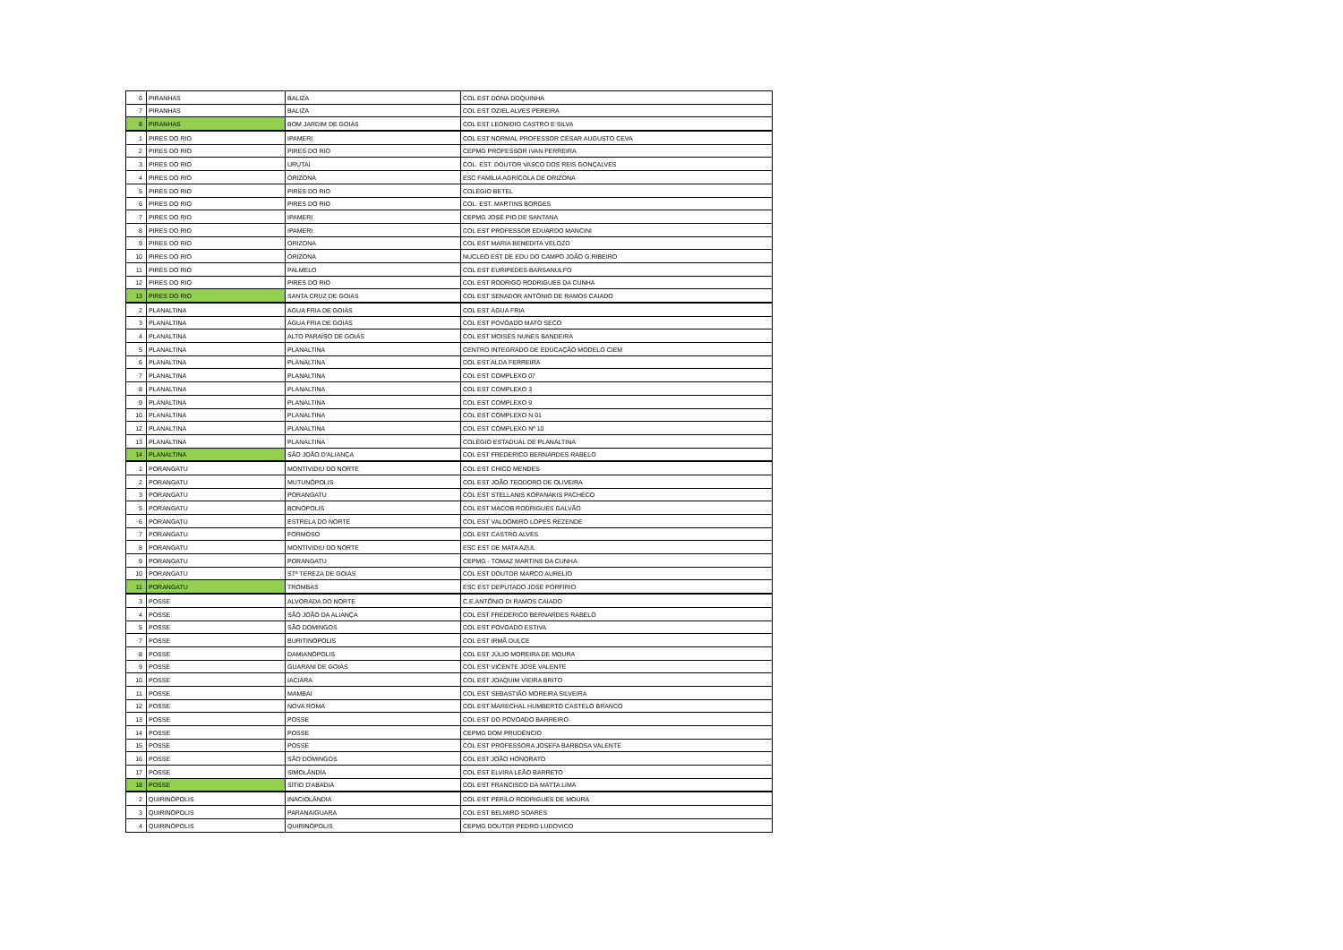| 6 | PIRANHAS | BALIZA | COL EST DONA DOQUINHA |
| 7 | PIRANHAS | BALIZA | COL EST OZIEL ALVES PEREIRA |
| 8 | PIRANHAS | BOM JARDIM DE GOIÁS | COL EST LEONIDIO CASTRO E SILVA |
| 1 | PIRES DO RIO | IPAMERI | COL EST NORMAL PROFESSOR CÉSAR AUGUSTO CEVA |
| 2 | PIRES DO RIO | PIRES DO RIO | CEPMG PROFESSOR IVAN FERREIRA |
| 3 | PIRES DO RIO | URUTAÍ | COL. EST. DOUTOR VASCO DOS REIS GONÇALVES |
| 4 | PIRES DO RIO | ORIZONA | ESC FAMÍLIA AGRÍCOLA DE ORIZONA |
| 5 | PIRES DO RIO | PIRES DO RIO | COLÉGIO BETEL |
| 6 | PIRES DO RIO | PIRES DO RIO | COL. EST. MARTINS BORGES |
| 7 | PIRES DO RIO | IPAMERI | CEPMG JOSÉ PIO DE SANTANA |
| 8 | PIRES DO RIO | IPAMERI | COL EST PROFESSOR EDUARDO MANCINI |
| 9 | PIRES DO RIO | ORIZONA | COL EST MARIA BENEDITA VELOZO |
| 10 | PIRES DO RIO | ORIZONA | NUCLEO EST DE EDU DO CAMPO JOÃO G.RIBEIRO |
| 11 | PIRES DO RIO | PALMELO | COL EST EURIPEDES BARSANULFO |
| 12 | PIRES DO RIO | PIRES DO RIO | COL EST RODRIGO RODRIGUES DA CUNHA |
| 13 | PIRES DO RIO | SANTA CRUZ DE GOIÁS | COL EST SENADOR ANTÔNIO DE RAMOS CAIADO |
| 2 | PLANALTINA | ÁGUA FRIA DE GOIÁS | COL EST ÁGUA FRIA |
| 3 | PLANALTINA | ÁGUA FRIA DE GOIÁS | COL EST POVOADO MATO SECO |
| 4 | PLANALTINA | ALTO PARAÍSO DE GOIÁS | COL EST MOISÉS NUNES BANDEIRA |
| 5 | PLANALTINA | PLANALTINA | CENTRO INTEGRADO DE EDUCAÇÃO MODELO CIEM |
| 6 | PLANALTINA | PLANALTINA | COL EST ALDA FERREIRA |
| 7 | PLANALTINA | PLANALTINA | COL EST COMPLEXO 07 |
| 8 | PLANALTINA | PLANALTINA | COL EST COMPLEXO 3 |
| 9 | PLANALTINA | PLANALTINA | COL EST COMPLEXO 9 |
| 10 | PLANALTINA | PLANALTINA | COL EST COMPLEXO N 01 |
| 12 | PLANALTINA | PLANALTINA | COL EST COMPLEXO Nº 10 |
| 13 | PLANALTINA | PLANALTINA | COLÉGIO ESTADUAL DE PLANALTINA |
| 14 | PLANALTINA | SÃO JOÃO D'ALIANÇA | COL EST FREDERICO BERNARDES RABELO |
| 1 | PORANGATU | MONTIVIDIU DO NORTE | COL EST CHICO MENDES |
| 2 | PORANGATU | MUTUNÓPOLIS | COL EST JOÃO TEODORO DE OLIVEIRA |
| 3 | PORANGATU | PORANGATU | COL EST STELLANIS KOPANAKIS PACHECO |
| 5 | PORANGATU | BONÓPOLIS | COL EST MACOB RODRIGUES GALVÃO |
| 6 | PORANGATU | ESTRELA DO NORTE | COL EST VALDOMIRO LOPES REZENDE |
| 7 | PORANGATU | FORMOSO | COL EST CASTRO ALVES |
| 8 | PORANGATU | MONTIVIDIU DO NORTE | ESC EST DE MATA AZUL |
| 9 | PORANGATU | PORANGATU | CEPMG - TOMAZ MARTINS DA CUNHA |
| 10 | PORANGATU | STª TEREZA DE GOIÁS | COL EST DOUTOR MARCO AURELIO |
| 11 | PORANGATU | TROMBAS | ESC EST DEPUTADO JOSÉ PORFÍRIO |
| 3 | POSSE | ALVORADA DO NORTE | C.E.ANTÔNIO DI RAMOS CAIADO |
| 4 | POSSE | SÃO JOÃO DA ALIANÇA | COL EST FREDERICO BERNARDES RABELO |
| 5 | POSSE | SÃO DOMINGOS | COL EST POVOADO ESTIVA |
| 7 | POSSE | BURITINÓPOLIS | COL EST IRMÃ DULCE |
| 8 | POSSE | DAMIANÓPOLIS | COL EST JÚLIO MOREIRA DE MOURA |
| 9 | POSSE | GUARANI DE GOIÁS | COL EST VICENTE JOSÉ VALENTE |
| 10 | POSSE | IACIARA | COL EST JOAQUIM VIEIRA BRITO |
| 11 | POSSE | MAMBAI | COL EST SEBASTIÃO MOREIRA SILVEIRA |
| 12 | POSSE | NOVA ROMA | COL EST MARECHAL HUMBERTO CASTELO BRANCO |
| 13 | POSSE | POSSE | COL EST DO POVOADO BARREIRO |
| 14 | POSSE | POSSE | CEPMG DOM PRUDÊNCIO |
| 15 | POSSE | POSSE | COL EST PROFESSORA JOSEFA BARBOSA VALENTE |
| 16 | POSSE | SÃO DOMINGOS | COL EST JOÃO HONORATO |
| 17 | POSSE | SIMOLÂNDIA | COL EST ELVIRA LEÃO BARRETO |
| 18 | POSSE | SÍTIO D'ABADIA | COL EST FRANCISCO DA MATTA LIMA |
| 2 | QUIRINÓPOLIS | INACIOLÂNDIA | COL EST PERILO RODRIGUES DE MOURA |
| 3 | QUIRINÓPOLIS | PARANAIGUARA | COL EST BELMIRO SOARES |
| 4 | QUIRINÓPOLIS | QUIRINÓPOLIS | CEPMG DOUTOR PEDRO LUDOVICO |